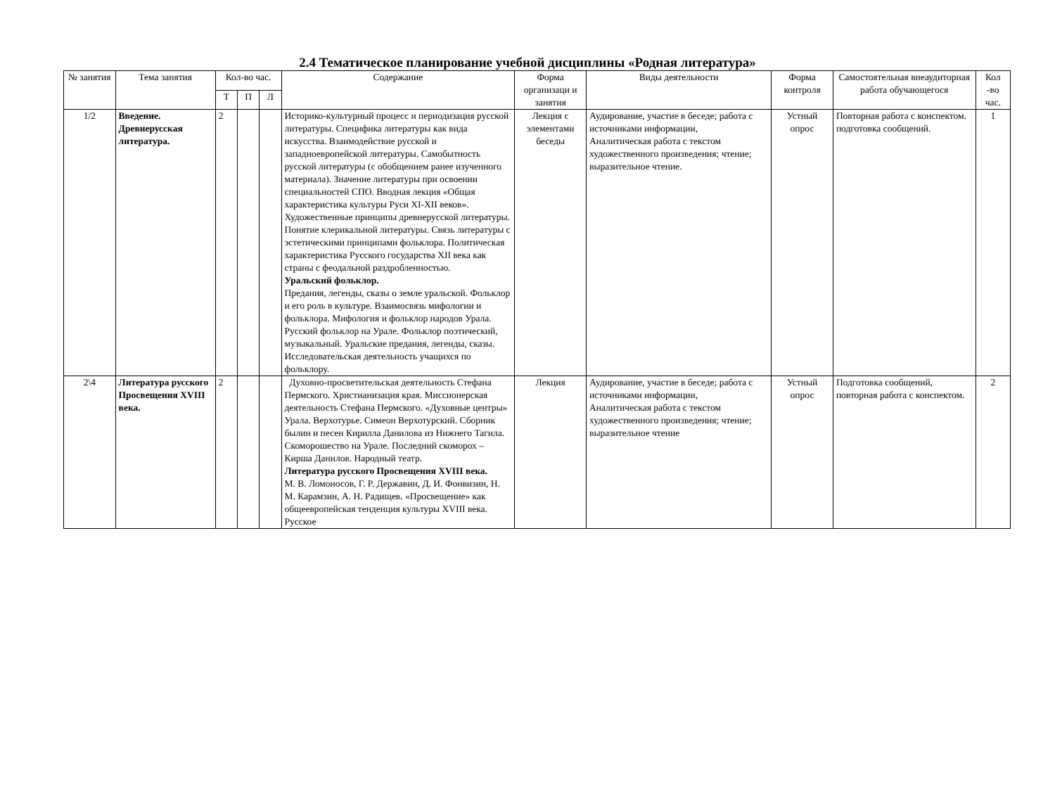2.4 Тематическое планирование учебной дисциплины «Родная литература»
| № занятия | Тема занятия | Кол-во час. | | | Содержание | Форма организаци и занятия | Виды деятельности | Форма контроля | Самостоятельная внеаудиторная работа обучающегося | Кол -во час. |
| --- | --- | --- | --- | --- | --- | --- | --- | --- | --- | --- |
| | | Т | П | Л | | | | | | |
| 1/2 | Введение. Древнерусская литература. | 2 | | | Историко-культурный процесс и периодизация русской литературы. Специфика литературы как вида искусства. Взаимодействие русской и западноевропейской литературы. Самобытность русской литературы (с обобщением ранее изученного материала). Значение литературы при освоении специальностей СПО. Вводная лекция «Общая характеристика культуры Руси XI-XII веков». Художественные принципы древнерусской литературы. Понятие клерикальной литературы. Связь литературы с эстетическими принципами фольклора. Политическая характеристика Русского государства XII века как страны с феодальной раздробленностью. Уральский фольклор. Предания, легенды, сказы о земле уральской. Фольклор и его роль в культуре. Взаимосвязь мифологии и фольклора. Мифология и фольклор народов Урала. Русский фольклор на Урале. Фольклор поэтический, музыкальный. Уральские предания, легенды, сказы. Исследовательская деятельность учащихся по фольклору. | Лекция с элементами беседы | Аудирование, участие в беседе; работа с источниками информации, Аналитическая работа с текстом художественного произведения; чтение; выразительное чтение. | Устный опрос | Повторная работа с конспектом. подготовка сообщений. | 1 |
| 2\4 | Литература русского Просвещения XVIII века. | 2 | | | Духовно-просветительская деятельность Стефана Пермского. Христианизация края. Миссионерская деятельность Стефана Пермского. «Духовные центры» Урала. Верхотурье. Симеон Верхотурский. Сборник былин и песен Кирилла Данилова из Нижнего Тагила. Скоморошество на Урале. Последний скоморох – Кирша Данилов. Народный театр. Литература русского Просвещения XVIII века. М. В. Ломоносов, Г. Р. Державин, Д. И. Фонвизин, Н. М. Карамзин, А. Н. Радищев. «Просвещение» как общеевропейская тенденция культуры XVIII века. Русское | Лекция | Аудирование, участие в беседе; работа с источниками информации, Аналитическая работа с текстом художественного произведения; чтение; выразительное чтение | Устный опрос | Подготовка сообщений, повторная работа с конспектом. | 2 |